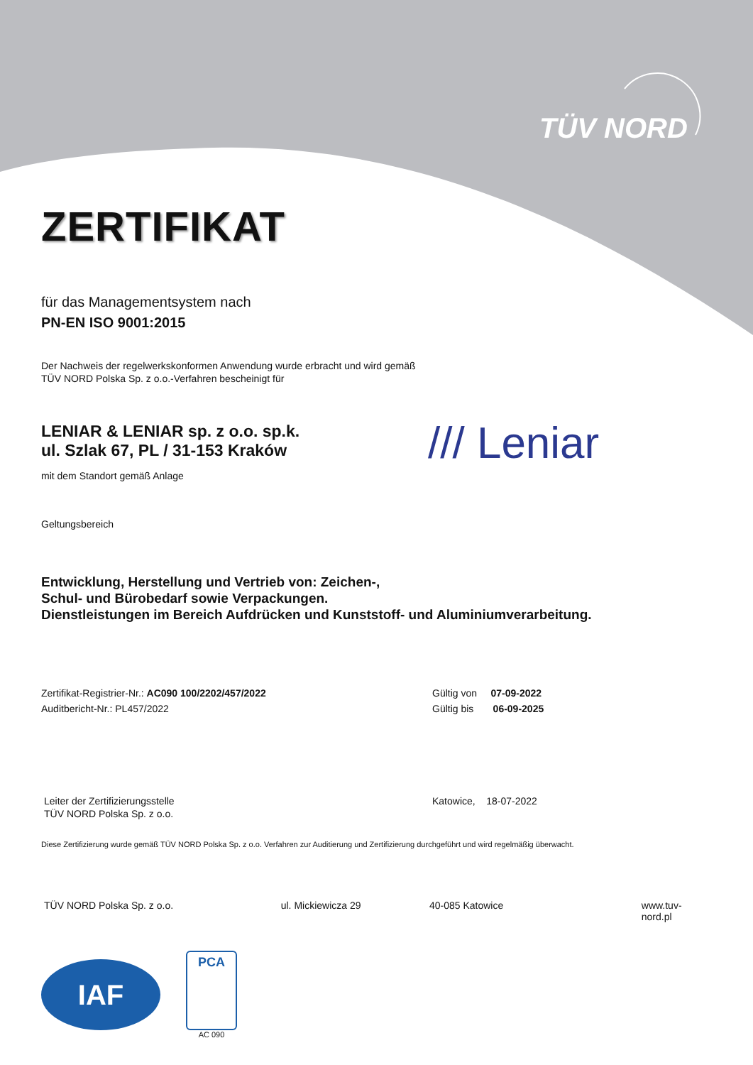TÜV NORD
ZERTIFIKAT
für das Managementsystem nach
PN-EN ISO 9001:2015
Der Nachweis der regelwerkskonformen Anwendung wurde erbracht und wird gemäß
TÜV NORD Polska Sp. z o.o.-Verfahren bescheinigt für
LENIAR & LENIAR sp. z o.o. sp.k.
ul. Szlak 67, PL / 31-153 Kraków
mit dem Standort gemäß Anlage
/// Leniar
Geltungsbereich
Entwicklung, Herstellung und Vertrieb von: Zeichen-,
Schul- und Bürobedarf sowie Verpackungen.
Dienstleistungen im Bereich Aufdrücken und Kunststoff- und Aluminiumverarbeitung.
Zertifikat-Registrier-Nr.: AC090 100/2202/457/2022
Auditbericht-Nr.: PL457/2022
Gültig von 07-09-2022
Gültig bis 06-09-2025
Leiter der Zertifizierungsstelle
TÜV NORD Polska Sp. z o.o.
Katowice, 18-07-2022
Diese Zertifizierung wurde gemäß TÜV NORD Polska Sp. z o.o. Verfahren zur Auditierung und Zertifizierung durchgeführt und wird regelmäßig überwacht.
TÜV NORD Polska Sp. z o.o. ul. Mickiewicza 29 40-085 Katowice www.tuv-nord.pl
IAF
PCA
AC 090